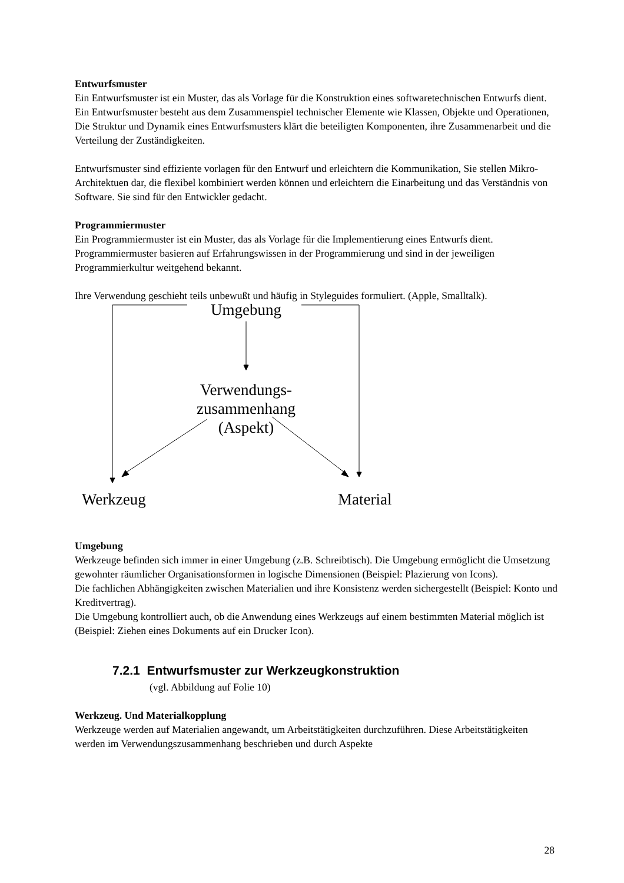Entwurfsmuster
Ein Entwurfsmuster ist ein Muster, das als Vorlage für die Konstruktion eines softwaretechnischen Entwurfs dient. Ein Entwurfsmuster besteht aus dem Zusammenspiel technischer Elemente wie Klassen, Objekte und Operationen, Die Struktur und Dynamik eines Entwurfsmusters klärt die beteiligten Komponenten, ihre Zusammenarbeit und die Verteilung der Zuständigkeiten.
Entwurfsmuster sind effiziente vorlagen für den Entwurf und erleichtern die Kommunikation, Sie stellen Mikro-Architektuen dar, die flexibel kombiniert werden können und erleichtern die Einarbeitung und das Verständnis von Software. Sie sind für den Entwickler gedacht.
Programmiermuster
Ein Programmiermuster ist ein Muster, das als Vorlage für die Implementierung eines Entwurfs dient. Programmiermuster basieren auf Erfahrungswissen in der Programmierung und sind in der jeweiligen Programmierkultur weitgehend bekannt.
Ihre Verwendung geschieht teils unbewußt und häufig in Styleguides formuliert. (Apple, Smalltalk).
Umgebung
Verwendungs-
zusammenhang
(Aspekt)
Werkzeug Material
Umgebung
Werkzeuge befinden sich immer in einer Umgebung (z.B. Schreibtisch). Die Umgebung ermöglicht die Umsetzung gewohnter räumlicher Organisationsformen in logische Dimensionen (Beispiel: Plazierung von Icons).
Die fachlichen Abhängigkeiten zwischen Materialien und ihre Konsistenz werden sichergestellt (Beispiel: Konto und Kreditvertrag).
Die Umgebung kontrolliert auch, ob die Anwendung eines Werkzeugs auf einem bestimmten Material möglich ist (Beispiel: Ziehen eines Dokuments auf ein Drucker Icon).
7.2.1 Entwurfsmuster zur Werkzeugkonstruktion
(vgl. Abbildung auf Folie 10)
Werkzeug. Und Materialkopplung
Werkzeuge werden auf Materialien angewandt, um Arbeitstätigkeiten durchzuführen. Diese Arbeitstätigkeiten werden im Verwendungszusammenhang beschrieben und durch Aspekte
28